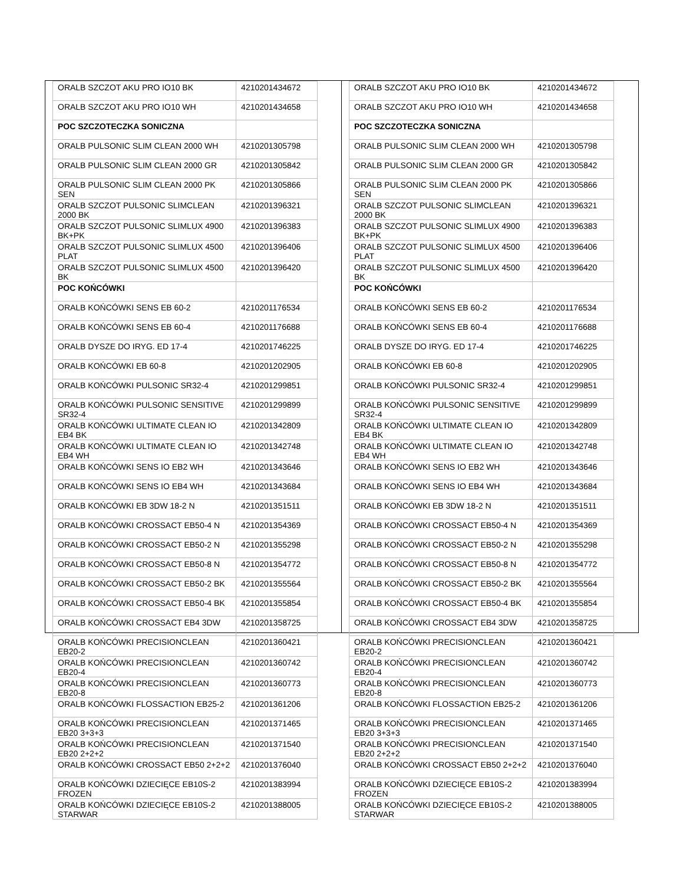| ORALB SZCZOT AKU PRO IO10 BK | 4210201434672 |
| ORALB SZCZOT AKU PRO IO10 WH | 4210201434658 |
| POC SZCZOTECZKA SONICZNA | |
| ORALB PULSONIC SLIM CLEAN 2000 WH | 4210201305798 |
| ORALB PULSONIC SLIM CLEAN 2000 GR | 4210201305842 |
| ORALB PULSONIC SLIM CLEAN 2000 PK SEN | 4210201305866 |
| ORALB SZCZOT PULSONIC SLIMCLEAN 2000 BK | 4210201396321 |
| ORALB SZCZOT PULSONIC SLIMLUX 4900 BK+PK | 4210201396383 |
| ORALB SZCZOT PULSONIC SLIMLUX 4500 PLAT | 4210201396406 |
| ORALB SZCZOT PULSONIC SLIMLUX 4500 BK | 4210201396420 |
| POC KOŃCÓWKI | |
| ORALB KOŃCÓWKI SENS EB 60-2 | 4210201176534 |
| ORALB KOŃCÓWKI SENS EB 60-4 | 4210201176688 |
| ORALB DYSZE DO IRYG. ED 17-4 | 4210201746225 |
| ORALB KOŃCÓWKI EB 60-8 | 4210201202905 |
| ORALB KOŃCÓWKI PULSONIC SR32-4 | 4210201299851 |
| ORALB KOŃCÓWKI PULSONIC SENSITIVE SR32-4 | 4210201299899 |
| ORALB KOŃCÓWKI ULTIMATE CLEAN IO EB4 BK | 4210201342809 |
| ORALB KOŃCÓWKI ULTIMATE CLEAN IO EB4 WH | 4210201342748 |
| ORALB KOŃCÓWKI SENS IO EB2 WH | 4210201343646 |
| ORALB KOŃCÓWKI SENS IO EB4 WH | 4210201343684 |
| ORALB KOŃCÓWKI EB 3DW 18-2 N | 4210201351511 |
| ORALB KOŃCÓWKI CROSSACT EB50-4 N | 4210201354369 |
| ORALB KOŃCÓWKI CROSSACT EB50-2 N | 4210201355298 |
| ORALB KOŃCÓWKI CROSSACT EB50-8 N | 4210201354772 |
| ORALB KOŃCÓWKI CROSSACT EB50-2 BK | 4210201355564 |
| ORALB KOŃCÓWKI CROSSACT EB50-4 BK | 4210201355854 |
| ORALB KOŃCÓWKI CROSSACT EB4 3DW | 4210201358725 |
| ORALB KOŃCÓWKI PRECISIONCLEAN EB20-2 | 4210201360421 |
| ORALB KOŃCÓWKI PRECISIONCLEAN EB20-4 | 4210201360742 |
| ORALB KOŃCÓWKI PRECISIONCLEAN EB20-8 | 4210201360773 |
| ORALB KOŃCÓWKI FLOSSACTION EB25-2 | 4210201361206 |
| ORALB KOŃCÓWKI PRECISIONCLEAN EB20 3+3+3 | 4210201371465 |
| ORALB KOŃCÓWKI PRECISIONCLEAN EB20 2+2+2 | 4210201371540 |
| ORALB KOŃCÓWKI CROSSACT EB50 2+2+2 | 4210201376040 |
| ORALB KOŃCÓWKI DZIECIĘCE EB10S-2 FROZEN | 4210201383994 |
| ORALB KOŃCÓWKI DZIECIĘCE EB10S-2 STARWAR | 4210201388005 |
| ORALB SZCZOT AKU PRO IO10 BK | 4210201434672 |
| ORALB SZCZOT AKU PRO IO10 WH | 4210201434658 |
| POC SZCZOTECZKA SONICZNA | |
| ORALB PULSONIC SLIM CLEAN 2000 WH | 4210201305798 |
| ORALB PULSONIC SLIM CLEAN 2000 GR | 4210201305842 |
| ORALB PULSONIC SLIM CLEAN 2000 PK SEN | 4210201305866 |
| ORALB SZCZOT PULSONIC SLIMCLEAN 2000 BK | 4210201396321 |
| ORALB SZCZOT PULSONIC SLIMLUX 4900 BK+PK | 4210201396383 |
| ORALB SZCZOT PULSONIC SLIMLUX 4500 PLAT | 4210201396406 |
| ORALB SZCZOT PULSONIC SLIMLUX 4500 BK | 4210201396420 |
| POC KOŃCÓWKI | |
| ORALB KOŃCÓWKI SENS EB 60-2 | 4210201176534 |
| ORALB KOŃCÓWKI SENS EB 60-4 | 4210201176688 |
| ORALB DYSZE DO IRYG. ED 17-4 | 4210201746225 |
| ORALB KOŃCÓWKI EB 60-8 | 4210201202905 |
| ORALB KOŃCÓWKI PULSONIC SR32-4 | 4210201299851 |
| ORALB KOŃCÓWKI PULSONIC SENSITIVE SR32-4 | 4210201299899 |
| ORALB KOŃCÓWKI ULTIMATE CLEAN IO EB4 BK | 4210201342809 |
| ORALB KOŃCÓWKI ULTIMATE CLEAN IO EB4 WH | 4210201342748 |
| ORALB KOŃCÓWKI SENS IO EB2 WH | 4210201343646 |
| ORALB KOŃCÓWKI SENS IO EB4 WH | 4210201343684 |
| ORALB KOŃCÓWKI EB 3DW 18-2 N | 4210201351511 |
| ORALB KOŃCÓWKI CROSSACT EB50-4 N | 4210201354369 |
| ORALB KOŃCÓWKI CROSSACT EB50-2 N | 4210201355298 |
| ORALB KOŃCÓWKI CROSSACT EB50-8 N | 4210201354772 |
| ORALB KOŃCÓWKI CROSSACT EB50-2 BK | 4210201355564 |
| ORALB KOŃCÓWKI CROSSACT EB50-4 BK | 4210201355854 |
| ORALB KOŃCÓWKI CROSSACT EB4 3DW | 4210201358725 |
| ORALB KOŃCÓWKI PRECISIONCLEAN EB20-2 | 4210201360421 |
| ORALB KOŃCÓWKI PRECISIONCLEAN EB20-4 | 4210201360742 |
| ORALB KOŃCÓWKI PRECISIONCLEAN EB20-8 | 4210201360773 |
| ORALB KOŃCÓWKI FLOSSACTION EB25-2 | 4210201361206 |
| ORALB KOŃCÓWKI PRECISIONCLEAN EB20 3+3+3 | 4210201371465 |
| ORALB KOŃCÓWKI PRECISIONCLEAN EB20 2+2+2 | 4210201371540 |
| ORALB KOŃCÓWKI CROSSACT EB50 2+2+2 | 4210201376040 |
| ORALB KOŃCÓWKI DZIECIĘCE EB10S-2 FROZEN | 4210201383994 |
| ORALB KOŃCÓWKI DZIECIĘCE EB10S-2 STARWAR | 4210201388005 |